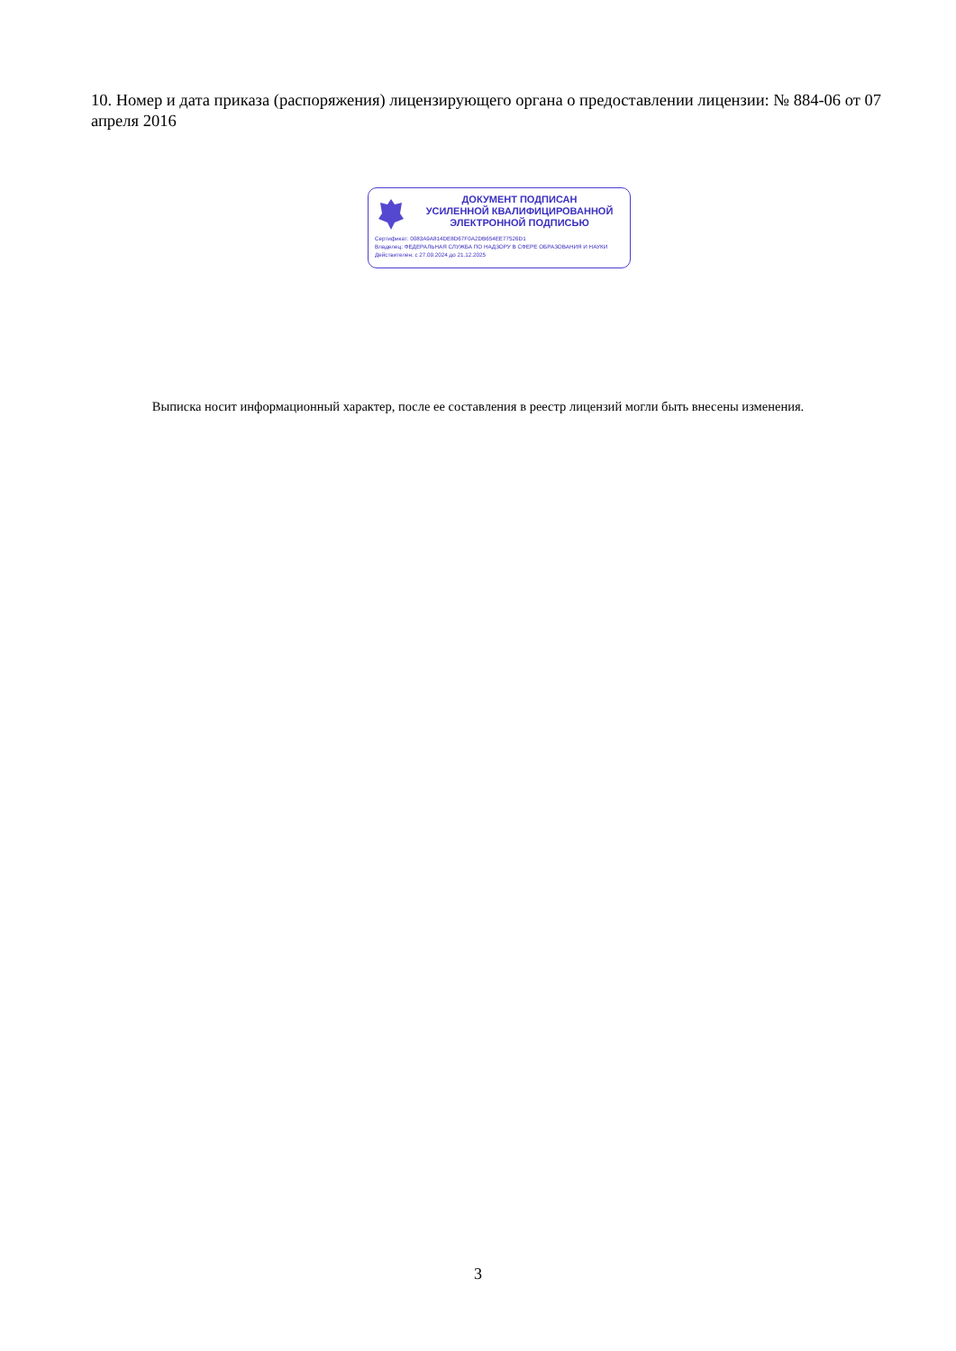10. Номер и дата приказа (распоряжения) лицензирующего органа о предоставлении лицензии: № 884-06 от 07 апреля 2016
ДОКУМЕНТ ПОДПИСАН
УСИЛЕННОЙ КВАЛИФИЦИРОВАННОЙ
ЭЛЕКТРОННОЙ ПОДПИСЬЮ
Сертификат: 0083A9A814DE8D67F0A2DB654EE77526D1
Владелец: ФЕДЕРАЛЬНАЯ СЛУЖБА ПО НАДЗОРУ В СФЕРЕ ОБРАЗОВАНИЯ И НАУКИ
Действителен: с 27.09.2024 до 21.12.2025
Выписка носит информационный характер, после ее составления в реестр лицензий могли быть внесены изменения.
3